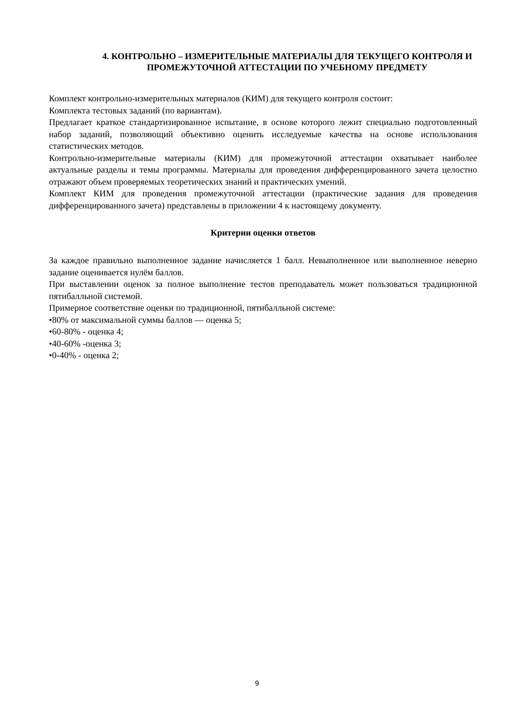4. КОНТРОЛЬНО – ИЗМЕРИТЕЛЬНЫЕ МАТЕРИАЛЫ ДЛЯ ТЕКУЩЕГО КОНТРОЛЯ И ПРОМЕЖУТОЧНОЙ АТТЕСТАЦИИ ПО УЧЕБНОМУ ПРЕДМЕТУ
Комплект контрольно-измерительных материалов (КИМ) для текущего контроля состоит:
Комплекта тестовых заданий (по вариантам).
Предлагает краткое стандартизированное испытание, в основе которого лежит специально подготовленный набор заданий, позволяющий объективно оценить исследуемые качества на основе использования статистических методов.
Контрольно-измерительные материалы (КИМ) для промежуточной аттестации охватывает наиболее актуальные разделы и темы программы. Материалы для проведения дифференцированного зачета целостно отражают объем проверяемых теоретических знаний и практических умений.
Комплект КИМ для проведения промежуточной аттестации (практические задания для проведения дифференцированного зачета) представлены в приложении 4 к настоящему документу.
Критерии оценки ответов
За каждое правильно выполненное задание начисляется 1 балл. Невыполненное или выполненное неверно задание оценивается нулём баллов.
При выставлении оценок за полное выполнение тестов преподаватель может пользоваться традиционной пятибалльной системой.
Примерное соответствие оценки по традиционной, пятибалльной системе:
•80% от максимальной суммы баллов — оценка 5;
•60-80% - оценка 4;
•40-60% -оценка 3;
•0-40% - оценка 2;
9